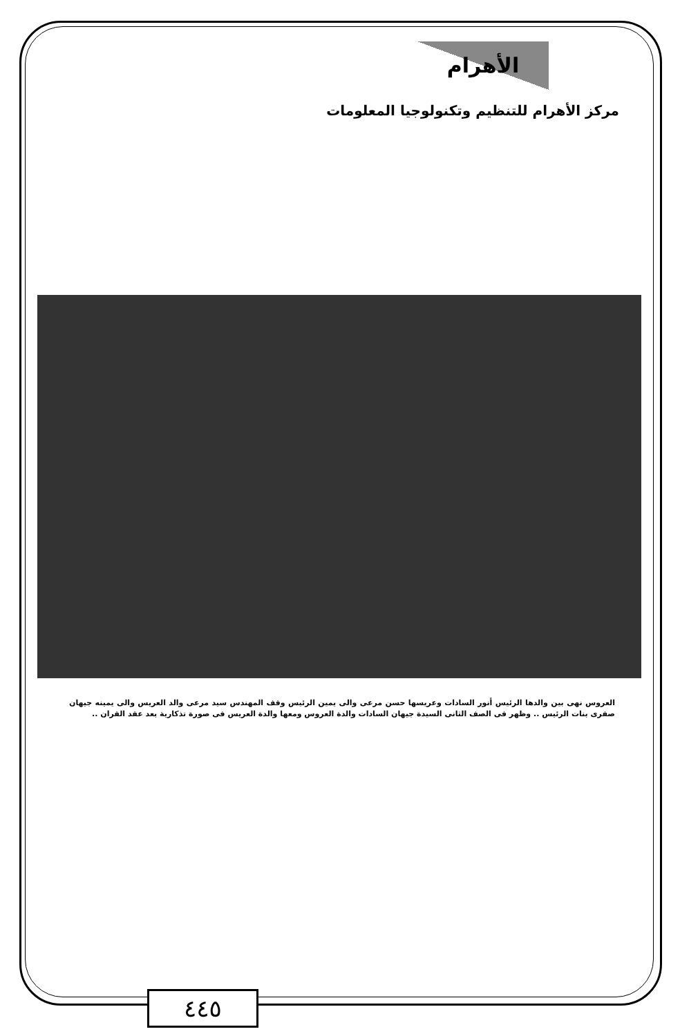الأهرام
مركز الأهرام للتنظيم وتكنولوجيا المعلومات
العروس نهى بين والدها الرئيس أنور السادات وعريسها حسن مرعى والى يمين الرئيس وقف المهندس سيد مرعى والد العريس والى يمينه جيهان صفرى بنات الرئيس .. وظهر فى الصف الثانى السيدة جيهان السادات والدة العروس ومعها والدة العريس فى صورة تذكارية بعد عقد القران ..
٤٤٥